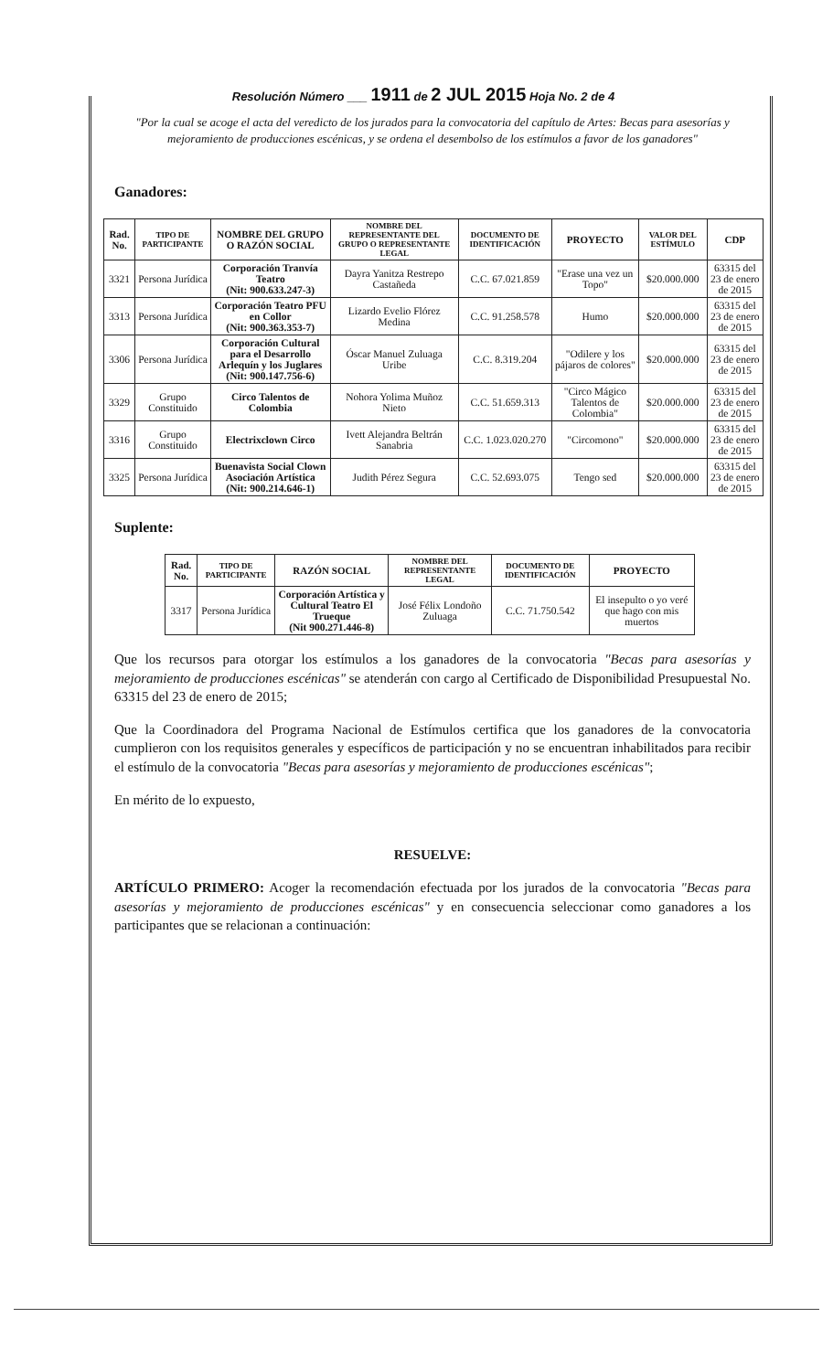Resolución Número ___ 1911 de 2 JUL 2015 Hoja No. 2 de 4
"Por la cual se acoge el acta del veredicto de los jurados para la convocatoria del capítulo de Artes: Becas para asesorías y mejoramiento de producciones escénicas, y se ordena el desembolso de los estímulos a favor de los ganadores"
Ganadores:
| Rad. No. | TIPO DE PARTICIPANTE | NOMBRE DEL GRUPO O RAZÓN SOCIAL | NOMBRE DEL REPRESENTANTE DEL GRUPO O REPRESENTANTE LEGAL | DOCUMENTO DE IDENTIFICACIÓN | PROYECTO | VALOR DEL ESTÍMULO | CDP |
| --- | --- | --- | --- | --- | --- | --- | --- |
| 3321 | Persona Jurídica | Corporación Tranvía Teatro (Nit: 900.633.247-3) | Dayra Yanitza Restrepo Castañeda | C.C. 67.021.859 | "Erase una vez un Topo" | $20.000.000 | 63315 del 23 de enero de 2015 |
| 3313 | Persona Jurídica | Corporación Teatro PFU en Collor (Nit: 900.363.353-7) | Lizardo Evelio Flórez Medina | C.C. 91.258.578 | Humo | $20.000.000 | 63315 del 23 de enero de 2015 |
| 3306 | Persona Jurídica | Corporación Cultural para el Desarrollo Arlequín y los Juglares (Nit: 900.147.756-6) | Óscar Manuel Zuluaga Uribe | C.C. 8.319.204 | "Odilere y los pájaros de colores" | $20.000.000 | 63315 del 23 de enero de 2015 |
| 3329 | Grupo Constituido | Circo Talentos de Colombia | Nohora Yolima Muñoz Nieto | C.C. 51.659.313 | "Circo Mágico Talentos de Colombia" | $20.000.000 | 63315 del 23 de enero de 2015 |
| 3316 | Grupo Constituido | Electrixclown Circo | Ivett Alejandra Beltrán Sanabria | C.C. 1.023.020.270 | "Circomono" | $20.000.000 | 63315 del 23 de enero de 2015 |
| 3325 | Persona Jurídica | Buenavista Social Clown Asociación Artística (Nit: 900.214.646-1) | Judith Pérez Segura | C.C. 52.693.075 | Tengo sed | $20.000.000 | 63315 del 23 de enero de 2015 |
Suplente:
| Rad. No. | TIPO DE PARTICIPANTE | RAZÓN SOCIAL | NOMBRE DEL REPRESENTANTE LEGAL | DOCUMENTO DE IDENTIFICACIÓN | PROYECTO |
| --- | --- | --- | --- | --- | --- |
| 3317 | Persona Jurídica | Corporación Artística y Cultural Teatro El Trueque (Nit 900.271.446-8) | José Félix Londoño Zuluaga | C.C. 71.750.542 | El insepulto o yo veré que hago con mis muertos |
Que los recursos para otorgar los estímulos a los ganadores de la convocatoria "Becas para asesorías y mejoramiento de producciones escénicas" se atenderán con cargo al Certificado de Disponibilidad Presupuestal No. 63315 del 23 de enero de 2015;
Que la Coordinadora del Programa Nacional de Estímulos certifica que los ganadores de la convocatoria cumplieron con los requisitos generales y específicos de participación y no se encuentran inhabilitados para recibir el estímulo de la convocatoria "Becas para asesorías y mejoramiento de producciones escénicas";
En mérito de lo expuesto,
RESUELVE:
ARTÍCULO PRIMERO: Acoger la recomendación efectuada por los jurados de la convocatoria "Becas para asesorías y mejoramiento de producciones escénicas" y en consecuencia seleccionar como ganadores a los participantes que se relacionan a continuación: